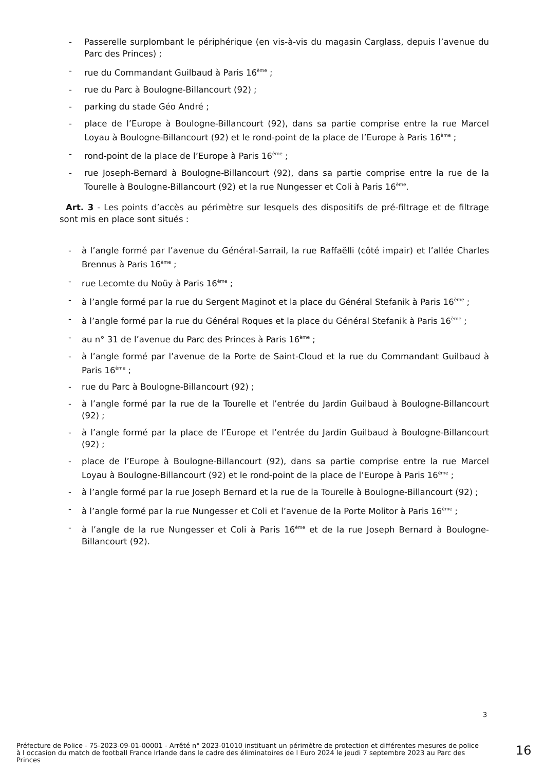- Passerelle surplombant le périphérique (en vis-à-vis du magasin Carglass, depuis l’avenue du Parc des Princes) ;
- rue du Commandant Guilbaud à Paris 16<sup>ème</sup> ;
- rue du Parc à Boulogne-Billancourt (92) ;
- parking du stade Géo André ;
- place de l’Europe à Boulogne-Billancourt (92), dans sa partie comprise entre la rue Marcel Loyau à Boulogne-Billancourt (92) et le rond-point de la place de l’Europe à Paris 16<sup>ème</sup> ;
- rond-point de la place de l’Europe à Paris 16<sup>ème</sup> ;
- rue Joseph-Bernard à Boulogne-Billancourt (92), dans sa partie comprise entre la rue de la Tourelle à Boulogne-Billancourt (92) et la rue Nungesser et Coli à Paris 16<sup>ème</sup>.
Art. 3 - Les points d’accès au périmètre sur lesquels des dispositifs de pré-filtrage et de filtrage sont mis en place sont situés :
- à l’angle formé par l’avenue du Général-Sarrail, la rue Raffaëlli (côté impair) et l’allée Charles Brennus à Paris 16<sup>ème</sup> ;
- rue Lecomte du Noüy à Paris 16<sup>ème</sup> ;
- à l’angle formé par la rue du Sergent Maginot et la place du Général Stefanik à Paris 16<sup>ème</sup> ;
- à l’angle formé par la rue du Général Roques et la place du Général Stefanik à Paris 16<sup>ème</sup> ;
- au n° 31 de l’avenue du Parc des Princes à Paris 16<sup>ème</sup> ;
- à l’angle formé par l’avenue de la Porte de Saint-Cloud et la rue du Commandant Guilbaud à Paris 16<sup>ème</sup> ;
- rue du Parc à Boulogne-Billancourt (92) ;
- à l’angle formé par la rue de la Tourelle et l’entrée du Jardin Guilbaud à Boulogne-Billancourt (92) ;
- à l’angle formé par la place de l’Europe et l’entrée du Jardin Guilbaud à Boulogne-Billancourt (92) ;
- place de l’Europe à Boulogne-Billancourt (92), dans sa partie comprise entre la rue Marcel Loyau à Boulogne-Billancourt (92) et le rond-point de la place de l’Europe à Paris 16<sup>ème</sup> ;
- à l’angle formé par la rue Joseph Bernard et la rue de la Tourelle à Boulogne-Billancourt (92) ;
- à l’angle formé par la rue Nungesser et Coli et l’avenue de la Porte Molitor à Paris 16<sup>ème</sup> ;
- à l’angle de la rue Nungesser et Coli à Paris 16<sup>ème</sup> et de la rue Joseph Bernard à Boulogne-Billancourt (92).
3
Préfecture de Police - 75-2023-09-01-00001 - Arrêté n° 2023-01010 instituant un périmètre de protection et différentes mesures de police à l occasion du match de football France Irlande dans le cadre des éliminatoires de l Euro 2024 le jeudi 7 septembre 2023 au Parc des Princes
16